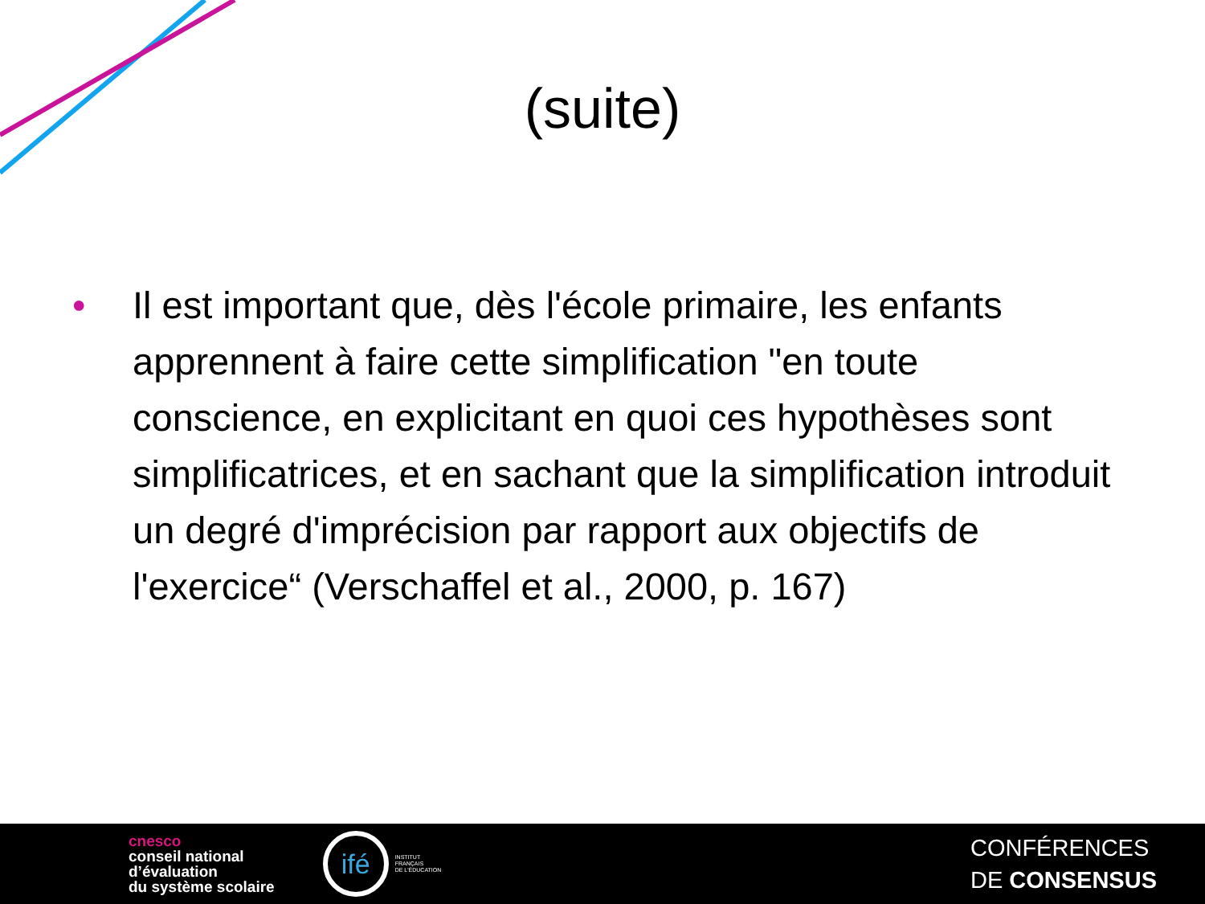(suite)
• Il est important que, dès l'école primaire, les enfants apprennent à faire cette simplification "en toute conscience, en explicitant en quoi ces hypothèses sont simplificatrices, et en sachant que la simplification introduit un degré d'imprécision par rapport aux objectifs de l'exercice“ (Verschaffel et al., 2000, p. 167)
cnesco
conseil national
d’évaluation
du système scolaire
ifé
INSTITUT
FRANÇAIS
DE L'ÉDUCATION
CONFÉRENCES
DE CONSENSUS